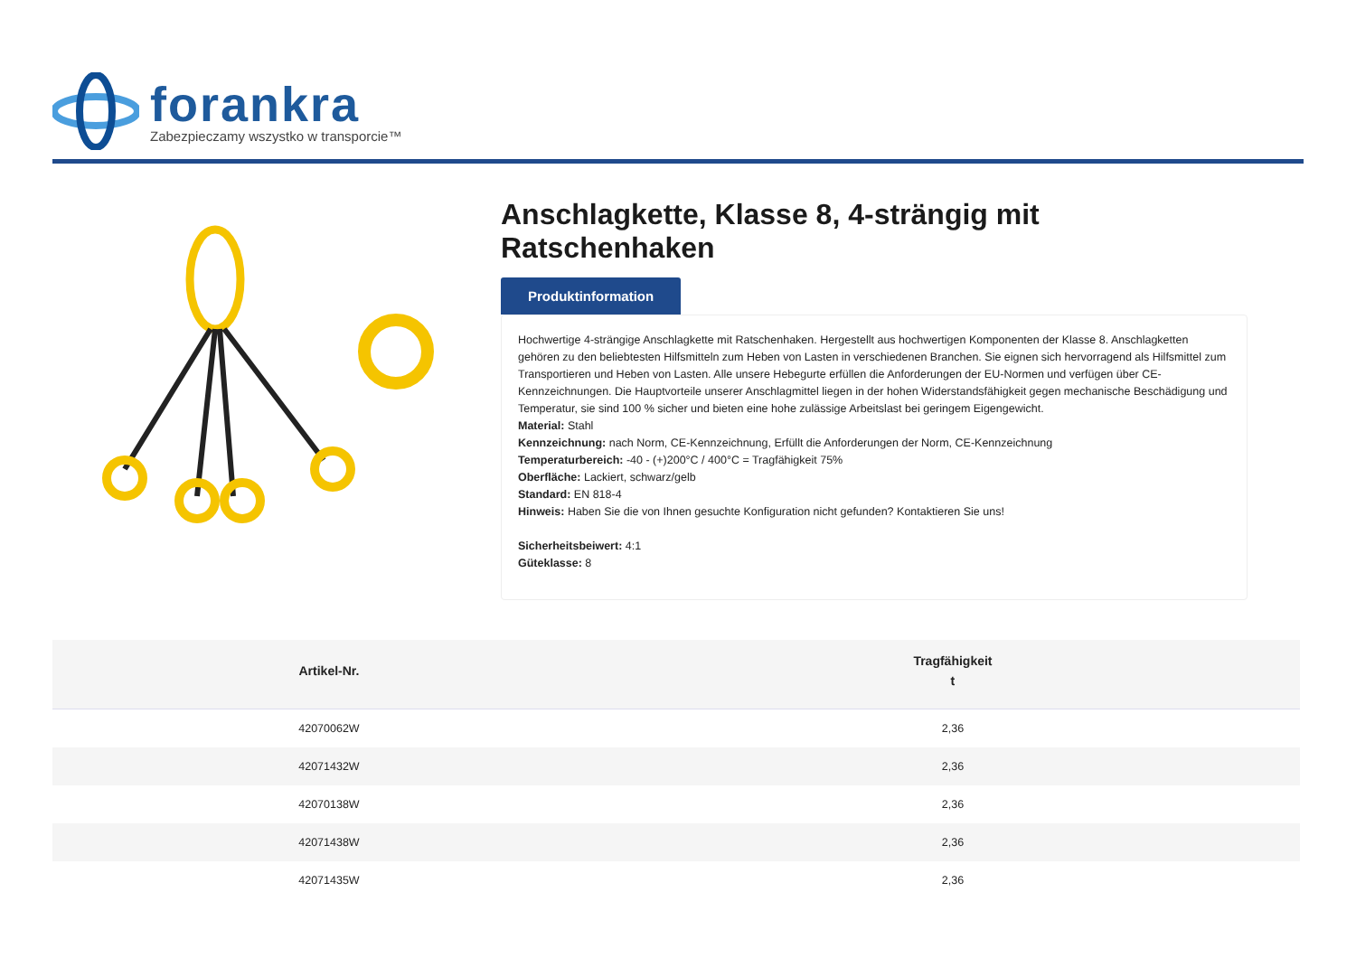forankra
Zabezpieczamy wszystko w transporcie™
Anschlagkette, Klasse 8, 4-strängig mit Ratschenhaken
Produktinformation
Hochwertige 4-strängige Anschlagkette mit Ratschenhaken. Hergestellt aus hochwertigen Komponenten der Klasse 8. Anschlagketten gehören zu den beliebtesten Hilfsmitteln zum Heben von Lasten in verschiedenen Branchen. Sie eignen sich hervorragend als Hilfsmittel zum Transportieren und Heben von Lasten. Alle unsere Hebegurte erfüllen die Anforderungen der EU-Normen und verfügen über CE-Kennzeichnungen. Die Hauptvorteile unserer Anschlagmittel liegen in der hohen Widerstandsfähigkeit gegen mechanische Beschädigung und Temperatur, sie sind 100 % sicher und bieten eine hohe zulässige Arbeitslast bei geringem Eigengewicht.
Material: Stahl
Kennzeichnung: nach Norm, CE-Kennzeichnung, Erfüllt die Anforderungen der Norm, CE-Kennzeichnung
Temperaturbereich: -40 - (+)200°C / 400°C = Tragfähigkeit 75%
Oberfläche: Lackiert, schwarz/gelb
Standard: EN 818-4
Hinweis: Haben Sie die von Ihnen gesuchte Konfiguration nicht gefunden? Kontaktieren Sie uns!
Sicherheitsbeiwert: 4:1
Güteklasse: 8
| Artikel-Nr. | Tragfähigkeit t |
| --- | --- |
| 42070062W | 2,36 |
| 42071432W | 2,36 |
| 42070138W | 2,36 |
| 42071438W | 2,36 |
| 42071435W | 2,36 |